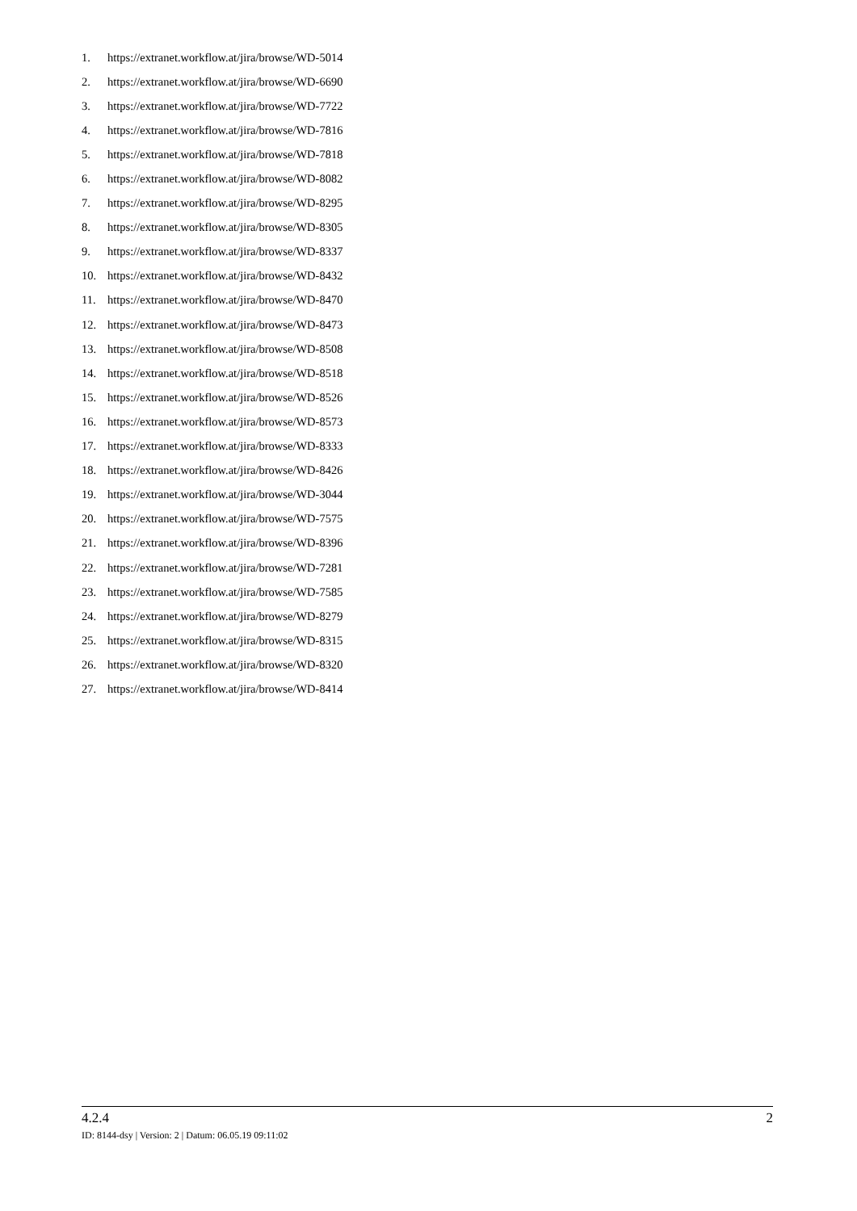1. https://extranet.workflow.at/jira/browse/WD-5014
2. https://extranet.workflow.at/jira/browse/WD-6690
3. https://extranet.workflow.at/jira/browse/WD-7722
4. https://extranet.workflow.at/jira/browse/WD-7816
5. https://extranet.workflow.at/jira/browse/WD-7818
6. https://extranet.workflow.at/jira/browse/WD-8082
7. https://extranet.workflow.at/jira/browse/WD-8295
8. https://extranet.workflow.at/jira/browse/WD-8305
9. https://extranet.workflow.at/jira/browse/WD-8337
10. https://extranet.workflow.at/jira/browse/WD-8432
11. https://extranet.workflow.at/jira/browse/WD-8470
12. https://extranet.workflow.at/jira/browse/WD-8473
13. https://extranet.workflow.at/jira/browse/WD-8508
14. https://extranet.workflow.at/jira/browse/WD-8518
15. https://extranet.workflow.at/jira/browse/WD-8526
16. https://extranet.workflow.at/jira/browse/WD-8573
17. https://extranet.workflow.at/jira/browse/WD-8333
18. https://extranet.workflow.at/jira/browse/WD-8426
19. https://extranet.workflow.at/jira/browse/WD-3044
20. https://extranet.workflow.at/jira/browse/WD-7575
21. https://extranet.workflow.at/jira/browse/WD-8396
22. https://extranet.workflow.at/jira/browse/WD-7281
23. https://extranet.workflow.at/jira/browse/WD-7585
24. https://extranet.workflow.at/jira/browse/WD-8279
25. https://extranet.workflow.at/jira/browse/WD-8315
26. https://extranet.workflow.at/jira/browse/WD-8320
27. https://extranet.workflow.at/jira/browse/WD-8414
4.2.4 2
ID: 8144-dsy | Version: 2 | Datum: 06.05.19 09:11:02